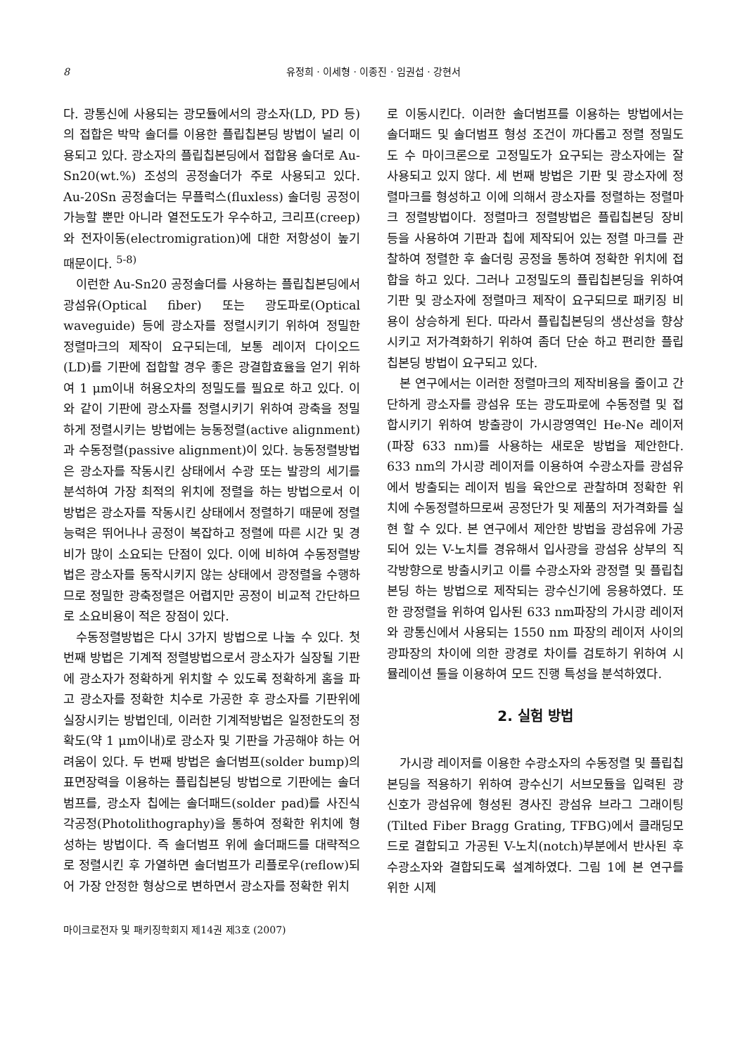8 유정희 · 이세형 · 이종진 · 임권섭 · 강현서
다. 광통신에 사용되는 광모듈에서의 광소자(LD, PD 등)의 접합은 박막 솔더를 이용한 플립칩본딩 방법이 널리 이용되고 있다. 광소자의 플립칩본딩에서 접합용 솔더로 Au-Sn20(wt.%) 조성의 공정솔더가 주로 사용되고 있다. Au-20Sn 공정솔더는 무플럭스(fluxless) 솔더링 공정이 가능할 뿐만 아니라 열전도도가 우수하고, 크리프(creep)와 전자이동(electromigration)에 대한 저항성이 높기 때문이다. <sup>5-8)</sup>
이런한 Au-Sn20 공정솔더를 사용하는 플립칩본딩에서 광섬유(Optical fiber) 또는 광도파로(Optical waveguide) 등에 광소자를 정렬시키기 위하여 정밀한 정렬마크의 제작이 요구되는데, 보통 레이저 다이오드(LD)를 기판에 접합할 경우 좋은 광결합효율을 얻기 위하여 1 μm이내 허용오차의 정밀도를 필요로 하고 있다. 이와 같이 기판에 광소자를 정렬시키기 위하여 광축을 정밀하게 정렬시키는 방법에는 능동정렬(active alignment)과 수동정렬(passive alignment)이 있다. 능동정렬방법은 광소자를 작동시킨 상태에서 수광 또는 발광의 세기를 분석하여 가장 최적의 위치에 정렬을 하는 방법으로서 이 방법은 광소자를 작동시킨 상태에서 정렬하기 때문에 정렬능력은 뛰어나나 공정이 복잡하고 정렬에 따른 시간 및 경비가 많이 소요되는 단점이 있다. 이에 비하여 수동정렬방법은 광소자를 동작시키지 않는 상태에서 광정렬을 수행하므로 정밀한 광축정렬은 어렵지만 공정이 비교적 간단하므로 소요비용이 적은 장점이 있다.
수동정렬방법은 다시 3가지 방법으로 나눌 수 있다. 첫 번째 방법은 기계적 정렬방법으로서 광소자가 실장될 기판에 광소자가 정확하게 위치할 수 있도록 정확하게 홈을 파고 광소자를 정확한 치수로 가공한 후 광소자를 기판위에 실장시키는 방법인데, 이러한 기계적방법은 일정한도의 정확도(약 1 μm이내)로 광소자 및 기판을 가공해야 하는 어려움이 있다. 두 번째 방법은 솔더범프(solder bump)의 표면장력을 이용하는 플립칩본딩 방법으로 기판에는 솔더범프를, 광소자 칩에는 솔더패드(solder pad)를 사진식각공정(Photolithography)을 통하여 정확한 위치에 형성하는 방법이다. 즉 솔더범프 위에 솔더패드를 대략적으로 정렬시킨 후 가열하면 솔더범프가 리플로우(reflow)되어 가장 안정한 형상으로 변하면서 광소자를 정확한 위치
로 이동시킨다. 이러한 솔더범프를 이용하는 방법에서는 솔더패드 및 솔더범프 형성 조건이 까다롭고 정렬 정밀도도 수 마이크론으로 고정밀도가 요구되는 광소자에는 잘 사용되고 있지 않다. 세 번째 방법은 기판 및 광소자에 정렬마크를 형성하고 이에 의해서 광소자를 정렬하는 정렬마크 정렬방법이다. 정렬마크 정렬방법은 플립칩본딩 장비 등을 사용하여 기판과 칩에 제작되어 있는 정렬 마크를 관찰하여 정렬한 후 솔더링 공정을 통하여 정확한 위치에 접합을 하고 있다. 그러나 고정밀도의 플립칩본딩을 위하여 기판 및 광소자에 정렬마크 제작이 요구되므로 패키징 비용이 상승하게 된다. 따라서 플립칩본딩의 생산성을 향상시키고 저가격화하기 위하여 좀더 단순 하고 편리한 플립칩본딩 방법이 요구되고 있다.
본 연구에서는 이러한 정렬마크의 제작비용을 줄이고 간단하게 광소자를 광섬유 또는 광도파로에 수동정렬 및 접합시키기 위하여 방출광이 가시광영역인 He-Ne 레이저(파장 633 nm)를 사용하는 새로운 방법을 제안한다. 633 nm의 가시광 레이저를 이용하여 수광소자를 광섬유에서 방출되는 레이저 빔을 육안으로 관찰하며 정확한 위치에 수동정렬하므로써 공정단가 및 제품의 저가격화를 실현 할 수 있다. 본 연구에서 제안한 방법을 광섬유에 가공되어 있는 V-노치를 경유해서 입사광을 광섬유 상부의 직각방향으로 방출시키고 이를 수광소자와 광정렬 및 플립칩본딩 하는 방법으로 제작되는 광수신기에 응용하였다. 또한 광정렬을 위하여 입사된 633 nm파장의 가시광 레이저와 광통신에서 사용되는 1550 nm 파장의 레이저 사이의 광파장의 차이에 의한 광경로 차이를 검토하기 위하여 시뮬레이션 툴을 이용하여 모드 진행 특성을 분석하였다.
2. 실험 방법
가시광 레이저를 이용한 수광소자의 수동정렬 및 플립칩본딩을 적용하기 위하여 광수신기 서브모듈을 입력된 광 신호가 광섬유에 형성된 경사진 광섬유 브라그 그래이팅(Tilted Fiber Bragg Grating, TFBG)에서 클래딩모드로 결합되고 가공된 V-노치(notch)부분에서 반사된 후 수광소자와 결합되도록 설계하였다. 그림 1에 본 연구를 위한 시제
마이크로전자 및 패키징학회지 제14권 제3호 (2007)